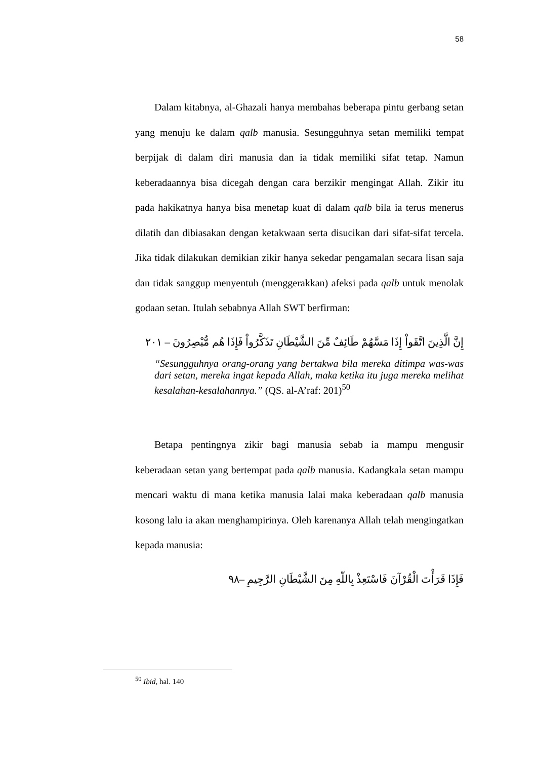58
Dalam kitabnya, al-Ghazali hanya membahas beberapa pintu gerbang setan yang menuju ke dalam qalb manusia. Sesungguhnya setan memiliki tempat berpijak di dalam diri manusia dan ia tidak memiliki sifat tetap. Namun keberadaannya bisa dicegah dengan cara berzikir mengingat Allah. Zikir itu pada hakikatnya hanya bisa menetap kuat di dalam qalb bila ia terus menerus dilatih dan dibiasakan dengan ketakwaan serta disucikan dari sifat-sifat tercela. Jika tidak dilakukan demikian zikir hanya sekedar pengamalan secara lisan saja dan tidak sanggup menyentuh (menggerakkan) afeksi pada qalb untuk menolak godaan setan. Itulah sebabnya Allah SWT berfirman:
إِنَّ الَّذِينَ اتَّقَواْ إِذَا مَسَّهُمْ طَائِفٌ مِّنَ الشَّيْطَانِ تَذَكَّرُواْ فَإِذَا هُم مُّبْصِرُونَ – ٢٠١
“Sesungguhnya orang-orang yang bertakwa bila mereka ditimpa was-was dari setan, mereka ingat kepada Allah, maka ketika itu juga mereka melihat kesalahan-kesalahannya.” (QS. al-A’raf: 201)<sup>50</sup>
Betapa pentingnya zikir bagi manusia sebab ia mampu mengusir keberadaan setan yang bertempat pada qalb manusia. Kadangkala setan mampu mencari waktu di mana ketika manusia lalai maka keberadaan qalb manusia kosong lalu ia akan menghampirinya. Oleh karenanya Allah telah mengingatkan kepada manusia:
فَإِذَا قَرَأْتَ الْقُرْآنَ فَاسْتَعِذْ بِاللّهِ مِنَ الشَّيْطَانِ الرَّجِيمِ –٩٨
<sup>50</sup> Ibid, hal. 140